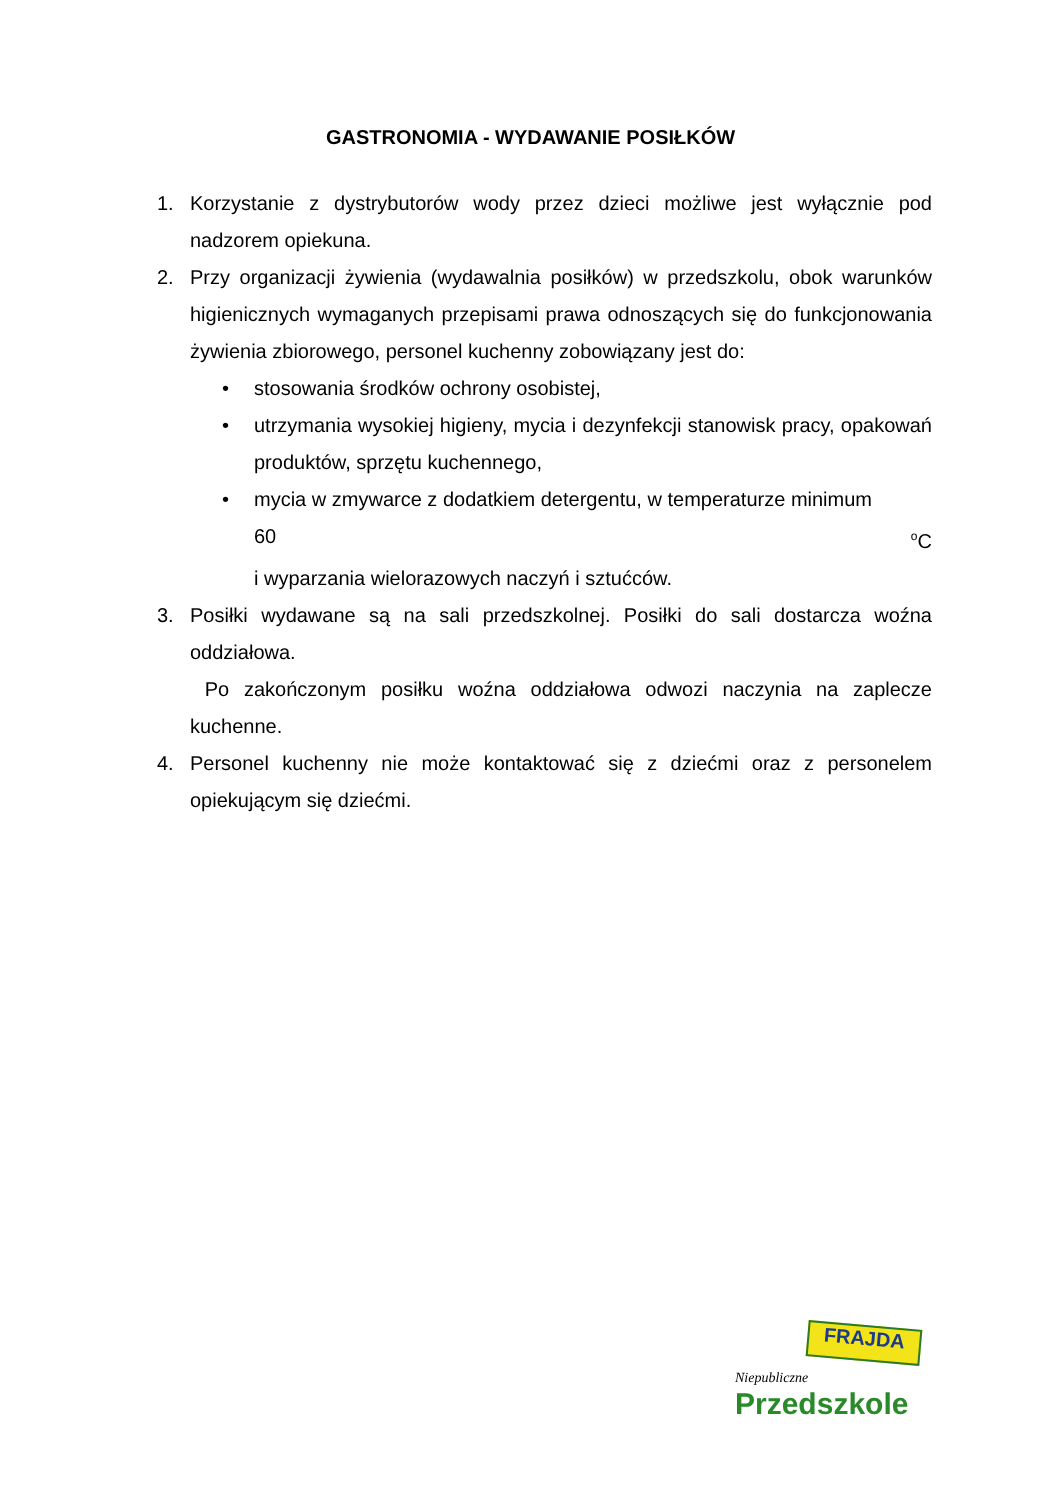GASTRONOMIA - WYDAWANIE POSIŁKÓW
1. Korzystanie z dystrybutorów wody przez dzieci możliwe jest wyłącznie pod nadzorem opiekuna.
2. Przy organizacji żywienia (wydawalnia posiłków) w przedszkolu, obok warunków higienicznych wymaganych przepisami prawa odnoszących się do funkcjonowania żywienia zbiorowego, personel kuchenny zobowiązany jest do:
• stosowania środków ochrony osobistej,
• utrzymania wysokiej higieny, mycia i dezynfekcji stanowisk pracy, opakowań produktów, sprzętu kuchennego,
• mycia w zmywarce z dodatkiem detergentu, w temperaturze minimum
60 <sup>o</sup>C
i wyparzania wielorazowych naczyń i sztućców.
3. Posiłki wydawane są na sali przedszkolnej. Posiłki do sali dostarcza woźna oddziałowa.
Po zakończonym posiłku woźna oddziałowa odwozi naczynia na zaplecze kuchenne.
4. Personel kuchenny nie może kontaktować się z dziećmi oraz z personelem opiekującym się dziećmi.
FRAJDA
Niepubliczne
Przedszkole